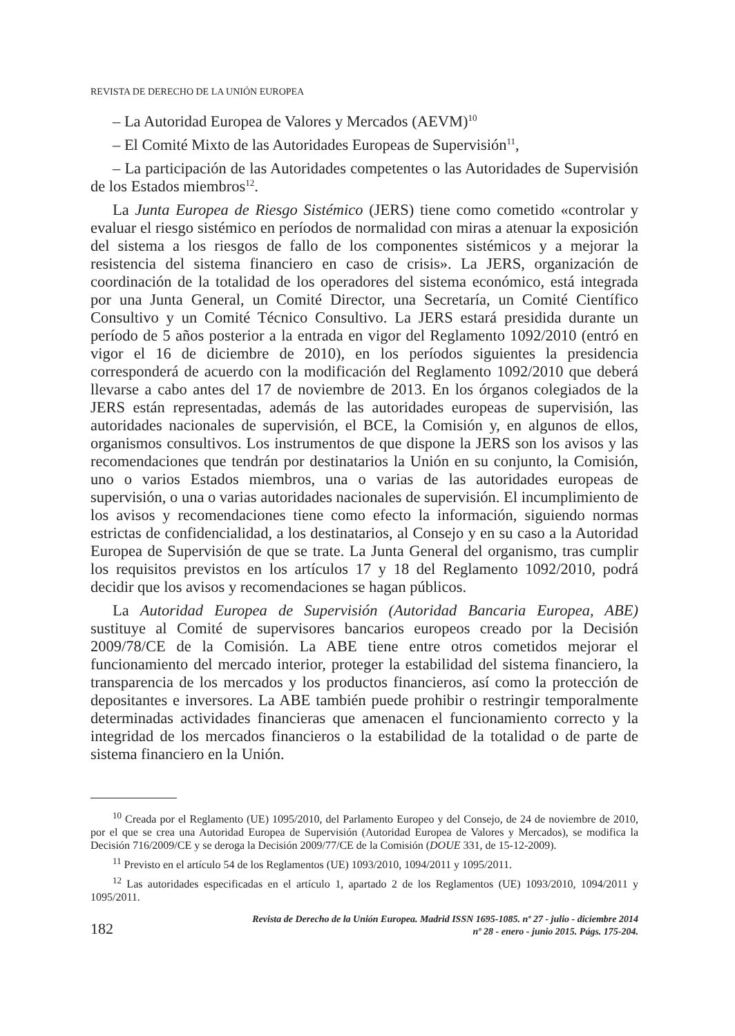REVISTA DE DERECHO DE LA UNIÓN EUROPEA
– La Autoridad Europea de Valores y Mercados (AEVM)<sup>10</sup>
– El Comité Mixto de las Autoridades Europeas de Supervisión<sup>11</sup>,
– La participación de las Autoridades competentes o las Autoridades de Supervisión de los Estados miembros<sup>12</sup>.
La Junta Europea de Riesgo Sistémico (JERS) tiene como cometido «controlar y evaluar el riesgo sistémico en períodos de normalidad con miras a atenuar la exposición del sistema a los riesgos de fallo de los componentes sistémicos y a mejorar la resistencia del sistema financiero en caso de crisis». La JERS, organización de coordinación de la totalidad de los operadores del sistema económico, está integrada por una Junta General, un Comité Director, una Secretaría, un Comité Científico Consultivo y un Comité Técnico Consultivo. La JERS estará presidida durante un período de 5 años posterior a la entrada en vigor del Reglamento 1092/2010 (entró en vigor el 16 de diciembre de 2010), en los períodos siguientes la presidencia corresponderá de acuerdo con la modificación del Reglamento 1092/2010 que deberá llevarse a cabo antes del 17 de noviembre de 2013. En los órganos colegiados de la JERS están representadas, además de las autoridades europeas de supervisión, las autoridades nacionales de supervisión, el BCE, la Comisión y, en algunos de ellos, organismos consultivos. Los instrumentos de que dispone la JERS son los avisos y las recomendaciones que tendrán por destinatarios la Unión en su conjunto, la Comisión, uno o varios Estados miembros, una o varias de las autoridades europeas de supervisión, o una o varias autoridades nacionales de supervisión. El incumplimiento de los avisos y recomendaciones tiene como efecto la información, siguiendo normas estrictas de confidencialidad, a los destinatarios, al Consejo y en su caso a la Autoridad Europea de Supervisión de que se trate. La Junta General del organismo, tras cumplir los requisitos previstos en los artículos 17 y 18 del Reglamento 1092/2010, podrá decidir que los avisos y recomendaciones se hagan públicos.
La Autoridad Europea de Supervisión (Autoridad Bancaria Europea, ABE) sustituye al Comité de supervisores bancarios europeos creado por la Decisión 2009/78/CE de la Comisión. La ABE tiene entre otros cometidos mejorar el funcionamiento del mercado interior, proteger la estabilidad del sistema financiero, la transparencia de los mercados y los productos financieros, así como la protección de depositantes e inversores. La ABE también puede prohibir o restringir temporalmente determinadas actividades financieras que amenacen el funcionamiento correcto y la integridad de los mercados financieros o la estabilidad de la totalidad o de parte de sistema financiero en la Unión.
<sup>10</sup> Creada por el Reglamento (UE) 1095/2010, del Parlamento Europeo y del Consejo, de 24 de noviembre de 2010, por el que se crea una Autoridad Europea de Supervisión (Autoridad Europea de Valores y Mercados), se modifica la Decisión 716/2009/CE y se deroga la Decisión 2009/77/CE de la Comisión (DOUE 331, de 15-12-2009).
<sup>11</sup> Previsto en el artículo 54 de los Reglamentos (UE) 1093/2010, 1094/2011 y 1095/2011.
<sup>12</sup> Las autoridades especificadas en el artículo 1, apartado 2 de los Reglamentos (UE) 1093/2010, 1094/2011 y 1095/2011.
182
Revista de Derecho de la Unión Europea. Madrid ISSN 1695-1085. nº 27 - julio - diciembre 2014
nº 28 - enero - junio 2015. Págs. 175-204.